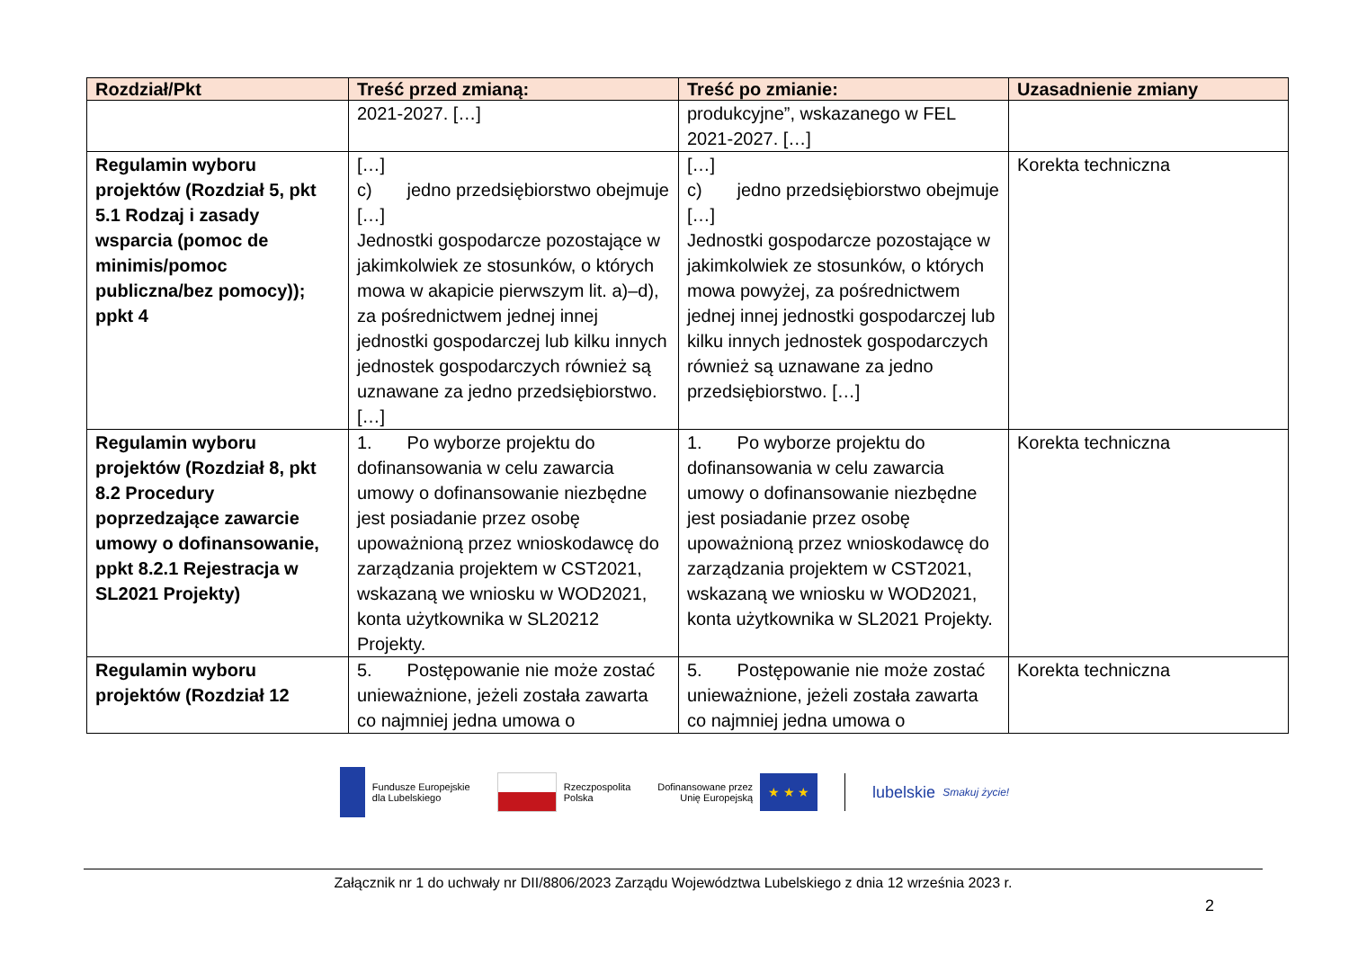| Rozdział/Pkt | Treść przed zmianą: | Treść po zmianie: | Uzasadnienie zmiany |
| --- | --- | --- | --- |
| | 2021-2027. […] | produkcyjne”, wskazanego w FEL 2021-2027. […] | |
| Regulamin wyboru projektów (Rozdział 5, pkt 5.1 Rodzaj i zasady wsparcia (pomoc de minimis/pomoc publiczna/bez pomocy)); ppkt 4 | […] c) jedno przedsiębiorstwo obejmuje […] Jednostki gospodarcze pozostające w jakimkolwiek ze stosunków, o których mowa w akapicie pierwszym lit. a)–d), za pośrednictwem jednej innej jednostki gospodarczej lub kilku innych jednostek gospodarczych również są uznawane za jedno przedsiębiorstwo. […] | […] c) jedno przedsiębiorstwo obejmuje […] Jednostki gospodarcze pozostające w jakimkolwiek ze stosunków, o których mowa powyżej, za pośrednictwem jednej innej jednostki gospodarczej lub kilku innych jednostek gospodarczych również są uznawane za jedno przedsiębiorstwo. […] | Korekta techniczna |
| Regulamin wyboru projektów (Rozdział 8, pkt 8.2 Procedury poprzedzające zawarcie umowy o dofinansowanie, ppkt 8.2.1 Rejestracja w SL2021 Projekty) | 1. Po wyborze projektu do dofinansowania w celu zawarcia umowy o dofinansowanie niezbędne jest posiadanie przez osobę upoważnioną przez wnioskodawcę do zarządzania projektem w CST2021, wskazaną we wniosku w WOD2021, konta użytkownika w SL20212 Projekty. | 1. Po wyborze projektu do dofinansowania w celu zawarcia umowy o dofinansowanie niezbędne jest posiadanie przez osobę upoważnioną przez wnioskodawcę do zarządzania projektem w CST2021, wskazaną we wniosku w WOD2021, konta użytkownika w SL2021 Projekty. | Korekta techniczna |
| Regulamin wyboru projektów (Rozdział 12 | 5. Postępowanie nie może zostać unieważnione, jeżeli została zawarta co najmniej jedna umowa o | 5. Postępowanie nie może zostać unieważnione, jeżeli została zawarta co najmniej jedna umowa o | Korekta techniczna |
Fundusze Europejskie
dla Lubelskiego
Rzeczpospolita
Polska
Dofinansowane przez
Unię Europejską
★ ★ ★
lubelskie
Smakuj życie!
Załącznik nr 1 do uchwały nr DII/8806/2023 Zarządu Województwa Lubelskiego z dnia 12 września 2023 r.
2